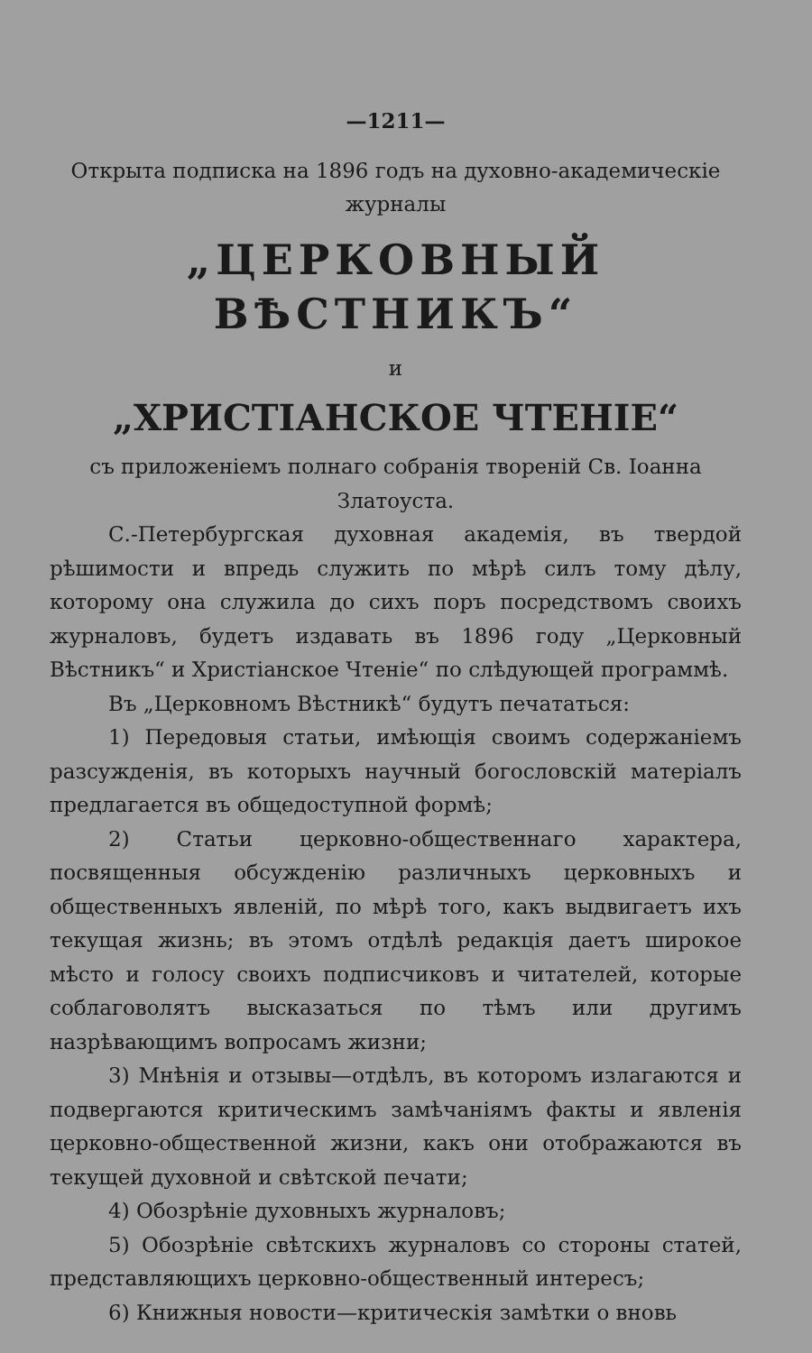—1211—
Открыта подписка на 1896 годъ на духовно-академическiе журналы
„ЦЕРКОВНЫЙ ВѢСТНИКЪ“
и
„ХРИСТIАНСКОЕ ЧТЕНIЕ“
съ приложенiемъ полнаго собранiя творенiй Св. Iоанна Златоуста.
С.-Петербургская духовная академiя, въ твердой рѣшимости и впредь служить по мѣрѣ силъ тому дѣлу, которому она служила до сихъ поръ посредствомъ своихъ журналовъ, будетъ издавать въ 1896 году „Церковный Вѣстникъ“ и Христiанское Чтенiе“ по слѣдующей программѣ.
Въ „Церковномъ Вѣстникѣ“ будутъ печататься:
1) Передовыя статьи, имѣющiя своимъ содержанiемъ разсужденiя, въ которыхъ научный богословскiй матерiалъ предлагается въ общедоступной формѣ;
2) Статьи церковно-общественнаго характера, посвященныя обсужденiю различныхъ церковныхъ и общественныхъ явленiй, по мѣрѣ того, какъ выдвигаетъ ихъ текущая жизнь; въ этомъ отдѣлѣ редакцiя даетъ широкое мѣсто и голосу своихъ подписчиковъ и читателей, которые соблаговолятъ высказаться по тѣмъ или другимъ назрѣвающимъ вопросамъ жизни;
3) Мнѣнiя и отзывы—отдѣлъ, въ которомъ излагаются и подвергаются критическимъ замѣчанiямъ факты и явленiя церковно-общественной жизни, какъ они отображаются въ текущей духовной и свѣтской печати;
4) Обозрѣнiе духовныхъ журналовъ;
5) Обозрѣнiе свѣтскихъ журналовъ со стороны статей, представляющихъ церковно-общественный интересъ;
6) Книжныя новости—критическiя замѣтки о вновь